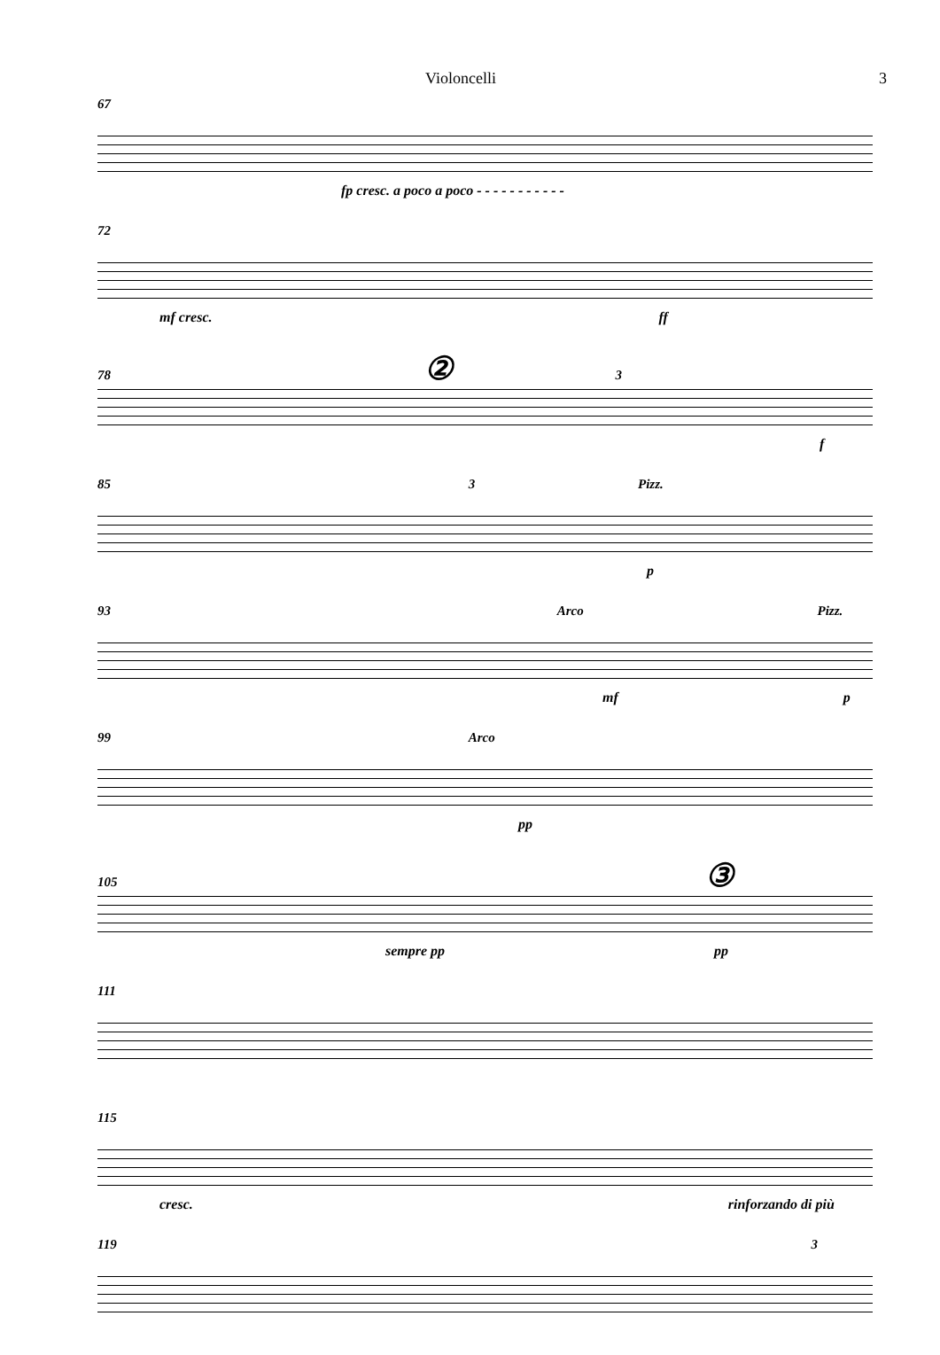Violoncelli 3
67
fp cresc. a poco a poco - - - - - - - - - - -
72
mf cresc. ff
78 ② 3
f
85 3 Pizz.
p
93 Arco Pizz.
mf p
99 Arco
pp
105 ③
sempre pp pp
111
115
cresc. rinforzando di più
119 3